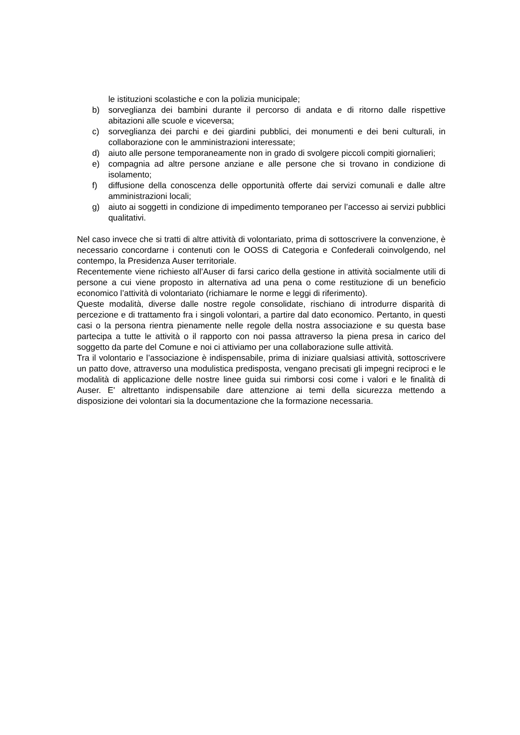le istituzioni scolastiche e con la polizia municipale;
b) sorveglianza dei bambini durante il percorso di andata e di ritorno dalle rispettive abitazioni alle scuole e viceversa;
c) sorveglianza dei parchi e dei giardini pubblici, dei monumenti e dei beni culturali, in collaborazione con le amministrazioni interessate;
d) aiuto alle persone temporaneamente non in grado di svolgere piccoli compiti giornalieri;
e) compagnia ad altre persone anziane e alle persone che si trovano in condizione di isolamento;
f) diffusione della conoscenza delle opportunità offerte dai servizi comunali e dalle altre amministrazioni locali;
g) aiuto ai soggetti in condizione di impedimento temporaneo per l’accesso ai servizi pubblici qualitativi.
Nel caso invece che si tratti di altre attività di volontariato, prima di sottoscrivere la convenzione, è necessario concordarne i contenuti con le OOSS di Categoria e Confederali coinvolgendo, nel contempo, la Presidenza Auser territoriale.
Recentemente viene richiesto all’Auser di farsi carico della gestione in attività socialmente utili di persone a cui viene proposto in alternativa ad una pena o come restituzione di un beneficio economico l’attività di volontariato (richiamare le norme e leggi di riferimento).
Queste modalità, diverse dalle nostre regole consolidate, rischiano di introdurre disparità di percezione e di trattamento fra i singoli volontari, a partire dal dato economico. Pertanto, in questi casi o la persona rientra pienamente nelle regole della nostra associazione e su questa base partecipa a tutte le attività o il rapporto con noi passa attraverso la piena presa in carico del soggetto da parte del Comune e noi ci attiviamo per una collaborazione sulle attività.
Tra il volontario e l’associazione è indispensabile, prima di iniziare qualsiasi attività, sottoscrivere un patto dove, attraverso una modulistica predisposta, vengano precisati gli impegni reciproci e le modalità di applicazione delle nostre linee guida sui rimborsi cosi come i valori e le finalità di Auser. E' altrettanto indispensabile dare attenzione ai temi della sicurezza mettendo a disposizione dei volontari sia la documentazione che la formazione necessaria.